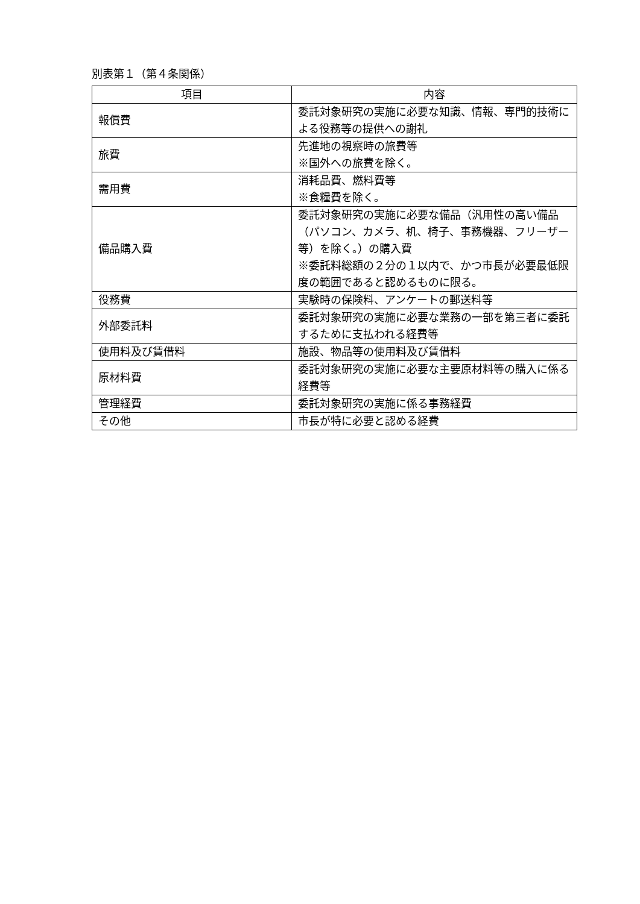別表第１（第４条関係）
| 項目 | 内容 |
| --- | --- |
| 報償費 | 委託対象研究の実施に必要な知識、情報、専門的技術による役務等の提供への謝礼 |
| 旅費 | 先進地の視察時の旅費等 ※国外への旅費を除く。 |
| 需用費 | 消耗品費、燃料費等 ※食糧費を除く。 |
| 備品購入費 | 委託対象研究の実施に必要な備品（汎用性の高い備品（パソコン、カメラ、机、椅子、事務機器、フリーザー等）を除く。）の購入費 ※委託料総額の２分の１以内で、かつ市長が必要最低限度の範囲であると認めるものに限る。 |
| 役務費 | 実験時の保険料、アンケートの郵送料等 |
| 外部委託料 | 委託対象研究の実施に必要な業務の一部を第三者に委託するために支払われる経費等 |
| 使用料及び賃借料 | 施設、物品等の使用料及び賃借料 |
| 原材料費 | 委託対象研究の実施に必要な主要原材料等の購入に係る経費等 |
| 管理経費 | 委託対象研究の実施に係る事務経費 |
| その他 | 市長が特に必要と認める経費 |